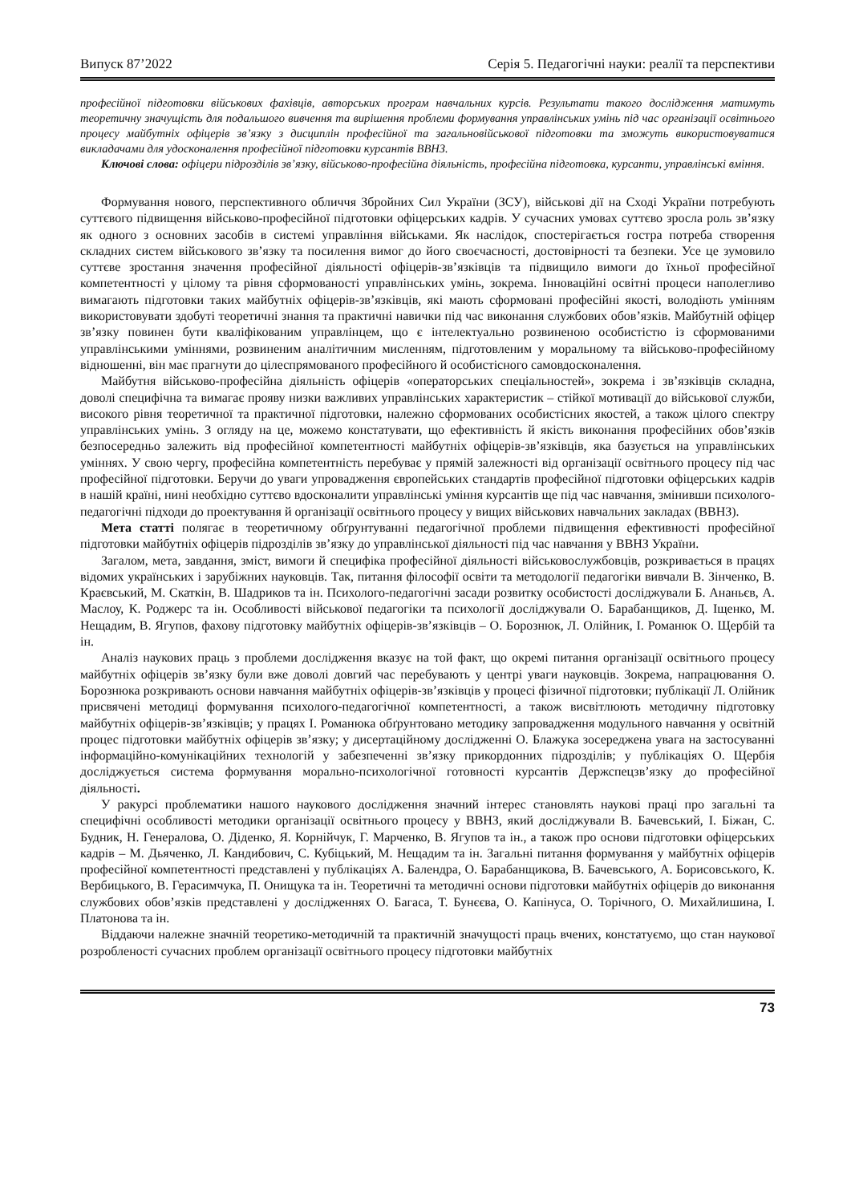Випуск 87’2022 Серія 5. Педагогічні науки: реалії та перспективи
професійної підготовки військових фахівців, авторських програм навчальних курсів. Результати такого дослідження матимуть теоретичну значущість для подальшого вивчення та вирішення проблеми формування управлінських умінь під час організації освітнього процесу майбутніх офіцерів зв’язку з дисциплін професійної та загальновійськової підготовки та зможуть використовуватися викладачами для удосконалення професійної підготовки курсантів ВВНЗ.
Ключові слова: офіцери підрозділів зв’язку, військово-професійна діяльність, професійна підготовка, курсанти, управлінські вміння.
Формування нового, перспективного обличчя Збройних Сил України (ЗСУ), військові дії на Сході України потребують суттєвого підвищення військово-професійної підготовки офіцерських кадрів. У сучасних умовах суттєво зросла роль зв’язку як одного з основних засобів в системі управління військами. Як наслідок, спостерігається гостра потреба створення складних систем військового зв’язку та посилення вимог до його своєчасності, достовірності та безпеки. Усе це зумовило суттєве зростання значення професійної діяльності офіцерів-зв’язківців та підвищило вимоги до їхньої професійної компетентності у цілому та рівня сформованості управлінських умінь, зокрема. Інноваційні освітні процеси наполегливо вимагають підготовки таких майбутніх офіцерів-зв’язківців, які мають сформовані професійні якості, володіють умінням використовувати здобуті теоретичні знання та практичні навички під час виконання службових обов’язків. Майбутній офіцер зв’язку повинен бути кваліфікованим управлінцем, що є інтелектуально розвиненою особистістю із сформованими управлінськими уміннями, розвиненим аналітичним мисленням, підготовленим у моральному та військово-професійному відношенні, він має прагнути до цілеспрямованого професійного й особистісного самовдосконалення.
Майбутня військово-професійна діяльність офіцерів «операторських спеціальностей», зокрема і зв’язківців складна, доволі специфічна та вимагає прояву низки важливих управлінських характеристик – стійкої мотивації до військової служби, високого рівня теоретичної та практичної підготовки, належно сформованих особистісних якостей, а також цілого спектру управлінських умінь. З огляду на це, можемо констатувати, що ефективність й якість виконання професійних обов’язків безпосередньо залежить від професійної компетентності майбутніх офіцерів-зв’язківців, яка базується на управлінських уміннях. У свою чергу, професійна компетентність перебуває у прямій залежності від організації освітнього процесу під час професійної підготовки. Беручи до уваги упровадження європейських стандартів професійної підготовки офіцерських кадрів в нашій країні, нині необхідно суттєво вдосконалити управлінські уміння курсантів ще під час навчання, змінивши психолого-педагогічні підходи до проектування й організації освітнього процесу у вищих військових навчальних закладах (ВВНЗ).
Мета статті полягає в теоретичному обґрунтуванні педагогічної проблеми підвищення ефективності професійної підготовки майбутніх офіцерів підрозділів зв’язку до управлінської діяльності під час навчання у ВВНЗ України.
Загалом, мета, завдання, зміст, вимоги й специфіка професійної діяльності військовослужбовців, розкривається в працях відомих українських і зарубіжних науковців. Так, питання філософії освіти та методології педагогіки вивчали В. Зінченко, В. Краєвський, М. Скаткін, В. Шадриков та ін. Психолого-педагогічні засади розвитку особистості досліджували Б. Ананьєв, А. Маслоу, К. Роджерс та ін. Особливості військової педагогіки та психології досліджували О. Барабанщиков, Д. Іщенко, М. Нещадим, В. Ягупов, фахову підготовку майбутніх офіцерів-зв’язківців – О. Борознюк, Л. Олійник, І. Романюк О. Щербій та ін.
Аналіз наукових праць з проблеми дослідження вказує на той факт, що окремі питання організації освітнього процесу майбутніх офіцерів зв’язку були вже доволі довгий час перебувають у центрі уваги науковців. Зокрема, напрацювання О. Борознюка розкривають основи навчання майбутніх офіцерів-зв’язківців у процесі фізичної підготовки; публікації Л. Олійник присвячені методиці формування психолого-педагогічної компетентності, а також висвітлюють методичну підготовку майбутніх офіцерів-зв’язківців; у працях І. Романюка обґрунтовано методику запровадження модульного навчання у освітній процес підготовки майбутніх офіцерів зв’язку; у дисертаційному дослідженні О. Блажука зосереджена увага на застосуванні інформаційно-комунікаційних технологій у забезпеченні зв’язку прикордонних підрозділів; у публікаціях О. Щербія досліджується система формування морально-психологічної готовності курсантів Держспецзв’язку до професійної діяльності.
У ракурсі проблематики нашого наукового дослідження значний інтерес становлять наукові праці про загальні та специфічні особливості методики організації освітнього процесу у ВВНЗ, який досліджували В. Бачевський, І. Біжан, С. Будник, Н. Генералова, О. Діденко, Я. Корнійчук, Г. Марченко, В. Ягупов та ін., а також про основи підготовки офіцерських кадрів – М. Дьяченко, Л. Кандибович, С. Кубіцький, М. Нещадим та ін. Загальні питання формування у майбутніх офіцерів професійної компетентності представлені у публікаціях А. Балендра, О. Барабанщикова, В. Бачевського, А. Борисовського, К. Вербицького, В. Герасимчука, П. Онищука та ін. Теоретичні та методичні основи підготовки майбутніх офіцерів до виконання службових обов’язків представлені у дослідженнях О. Багаса, Т. Бунєєва, О. Капінуса, О. Торічного, О. Михайлишина, І. Платонова та ін.
Віддаючи належне значній теоретико-методичній та практичній значущості праць вчених, констатуємо, що стан наукової розробленості сучасних проблем організації освітнього процесу підготовки майбутніх
73